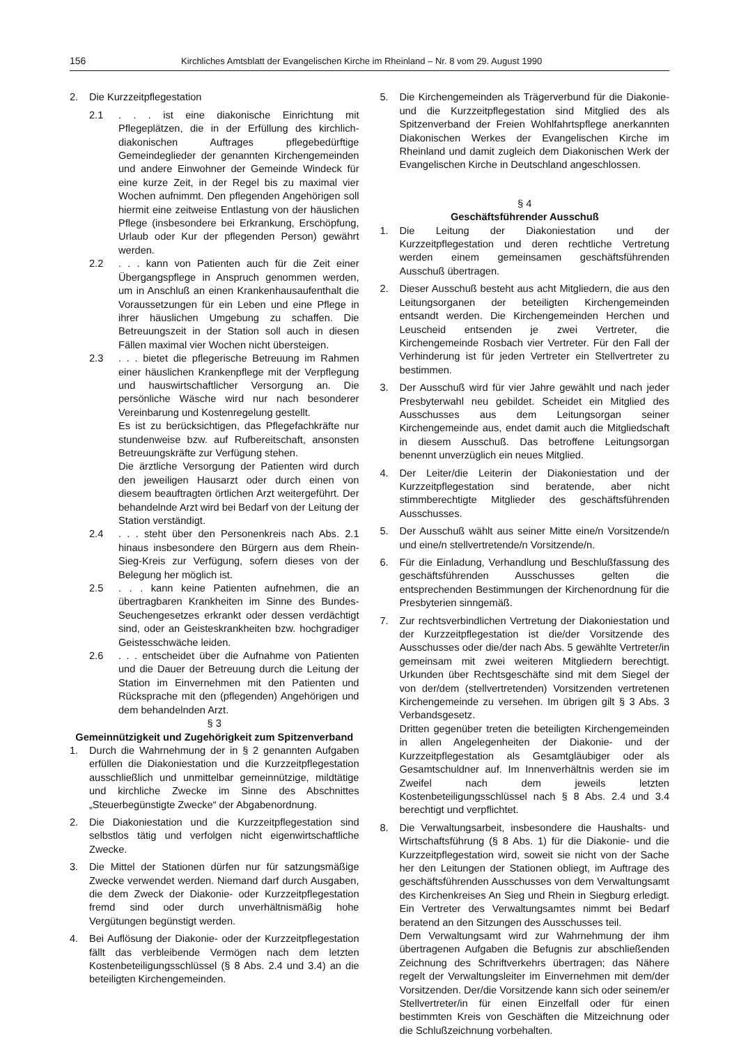156 Kirchliches Amtsblatt der Evangelischen Kirche im Rheinland – Nr. 8 vom 29. August 1990
2. Die Kurzzeitpflegestation
2.1. . . ist eine diakonische Einrichtung mit Pflegeplätzen, die in der Erfüllung des kirchlich-diakonischen Auftrages pflegebedürftige Gemeindeglieder der genannten Kirchengemeinden und andere Einwohner der Gemeinde Windeck für eine kurze Zeit, in der Regel bis zu maximal vier Wochen aufnimmt. Den pflegenden Angehörigen soll hiermit eine zeitweise Entlastung von der häuslichen Pflege (insbesondere bei Erkrankung, Erschöpfung, Urlaub oder Kur der pflegenden Person) gewährt werden.
2.2. . . kann von Patienten auch für die Zeit einer Übergangspflege in Anspruch genommen werden, um in Anschluß an einen Krankenhausaufenthalt die Voraussetzungen für ein Leben und eine Pflege in ihrer häuslichen Umgebung zu schaffen. Die Betreuungszeit in der Station soll auch in diesen Fällen maximal vier Wochen nicht übersteigen.
2.3. . . bietet die pflegerische Betreuung im Rahmen einer häuslichen Krankenpflege mit der Verpflegung und hauswirtschaftlicher Versorgung an. Die persönliche Wäsche wird nur nach besonderer Vereinbarung und Kostenregelung gestellt.
Es ist zu berücksichtigen, das Pflegefachkräfte nur stundenweise bzw. auf Rufbereitschaft, ansonsten Betreuungskräfte zur Verfügung stehen.
Die ärztliche Versorgung der Patienten wird durch den jeweiligen Hausarzt oder durch einen von diesem beauftragten örtlichen Arzt weitergeführt. Der behandelnde Arzt wird bei Bedarf von der Leitung der Station verständigt.
2.4. . . steht über den Personenkreis nach Abs. 2.1 hinaus insbesondere den Bürgern aus dem Rhein-Sieg-Kreis zur Verfügung, sofern dieses von der Belegung her möglich ist.
2.5. . . kann keine Patienten aufnehmen, die an übertragbaren Krankheiten im Sinne des Bundes-Seuchengesetzes erkrankt oder dessen verdächtigt sind, oder an Geisteskrankheiten bzw. hochgradiger Geistesschwäche leiden.
2.6. . . entscheidet über die Aufnahme von Patienten und die Dauer der Betreuung durch die Leitung der Station im Einvernehmen mit den Patienten und Rücksprache mit den (pflegenden) Angehörigen und dem behandelnden Arzt.
§ 3
Gemeinnützigkeit und Zugehörigkeit zum Spitzenverband
1. Durch die Wahrnehmung der in § 2 genannten Aufgaben erfüllen die Diakoniestation und die Kurzzeitpflegestation ausschließlich und unmittelbar gemeinnützige, mildtätige und kirchliche Zwecke im Sinne des Abschnittes „Steuerbegünstigte Zwecke“ der Abgabenordnung.
2. Die Diakoniestation und die Kurzzeitpflegestation sind selbstlos tätig und verfolgen nicht eigenwirtschaftliche Zwecke.
3. Die Mittel der Stationen dürfen nur für satzungsmäßige Zwecke verwendet werden. Niemand darf durch Ausgaben, die dem Zweck der Diakonie- oder Kurzzeitpflegestation fremd sind oder durch unverhältnismäßig hohe Vergütungen begünstigt werden.
4. Bei Auflösung der Diakonie- oder der Kurzzeitpflegestation fällt das verbleibende Vermögen nach dem letzten Kostenbeteiligungsschlüssel (§ 8 Abs. 2.4 und 3.4) an die beteiligten Kirchengemeinden.
5. Die Kirchengemeinden als Trägerverbund für die Diakonie- und die Kurzzeitpflegestation sind Mitglied des als Spitzenverband der Freien Wohlfahrtspflege anerkannten Diakonischen Werkes der Evangelischen Kirche im Rheinland und damit zugleich dem Diakonischen Werk der Evangelischen Kirche in Deutschland angeschlossen.
§ 4
Geschäftsführender Ausschuß
1. Die Leitung der Diakoniestation und der Kurzzeitpflegestation und deren rechtliche Vertretung werden einem gemeinsamen geschäftsführenden Ausschuß übertragen.
2. Dieser Ausschuß besteht aus acht Mitgliedern, die aus den Leitungsorganen der beteiligten Kirchengemeinden entsandt werden. Die Kirchengemeinden Herchen und Leuscheid entsenden je zwei Vertreter, die Kirchengemeinde Rosbach vier Vertreter. Für den Fall der Verhinderung ist für jeden Vertreter ein Stellvertreter zu bestimmen.
3. Der Ausschuß wird für vier Jahre gewählt und nach jeder Presbyterwahl neu gebildet. Scheidet ein Mitglied des Ausschusses aus dem Leitungsorgan seiner Kirchengemeinde aus, endet damit auch die Mitgliedschaft in diesem Ausschuß. Das betroffene Leitungsorgan benennt unverzüglich ein neues Mitglied.
4. Der Leiter/die Leiterin der Diakoniestation und der Kurzzeitpflegestation sind beratende, aber nicht stimmberechtigte Mitglieder des geschäftsführenden Ausschusses.
5. Der Ausschuß wählt aus seiner Mitte eine/n Vorsitzende/n und eine/n stellvertretende/n Vorsitzende/n.
6. Für die Einladung, Verhandlung und Beschlußfassung des geschäftsführenden Ausschusses gelten die entsprechenden Bestimmungen der Kirchenordnung für die Presbyterien sinngemäß.
7. Zur rechtsverbindlichen Vertretung der Diakoniestation und der Kurzzeitpflegestation ist die/der Vorsitzende des Ausschusses oder die/der nach Abs. 5 gewählte Vertreter/in gemeinsam mit zwei weiteren Mitgliedern berechtigt. Urkunden über Rechtsgeschäfte sind mit dem Siegel der von der/dem (stellvertretenden) Vorsitzenden vertretenen Kirchengemeinde zu versehen. Im übrigen gilt § 3 Abs. 3 Verbandsgesetz.
Dritten gegenüber treten die beteiligten Kirchengemeinden in allen Angelegenheiten der Diakonie- und der Kurzzeitpflegestation als Gesamtgläubiger oder als Gesamtschuldner auf. Im Innenverhältnis werden sie im Zweifel nach dem jeweils letzten Kostenbeteiligungsschlüssel nach § 8 Abs. 2.4 und 3.4 berechtigt und verpflichtet.
8. Die Verwaltungsarbeit, insbesondere die Haushalts- und Wirtschaftsführung (§ 8 Abs. 1) für die Diakonie- und die Kurzzeitpflegestation wird, soweit sie nicht von der Sache her den Leitungen der Stationen obliegt, im Auftrage des geschäftsführenden Ausschusses von dem Verwaltungsamt des Kirchenkreises An Sieg und Rhein in Siegburg erledigt. Ein Vertreter des Verwaltungsamtes nimmt bei Bedarf beratend an den Sitzungen des Ausschusses teil.
Dem Verwaltungsamt wird zur Wahrnehmung der ihm übertragenen Aufgaben die Befugnis zur abschließenden Zeichnung des Schriftverkehrs übertragen; das Nähere regelt der Verwaltungsleiter im Einvernehmen mit dem/der Vorsitzenden. Der/die Vorsitzende kann sich oder seinem/er Stellvertreter/in für einen Einzelfall oder für einen bestimmten Kreis von Geschäften die Mitzeichnung oder die Schlußzeichnung vorbehalten.